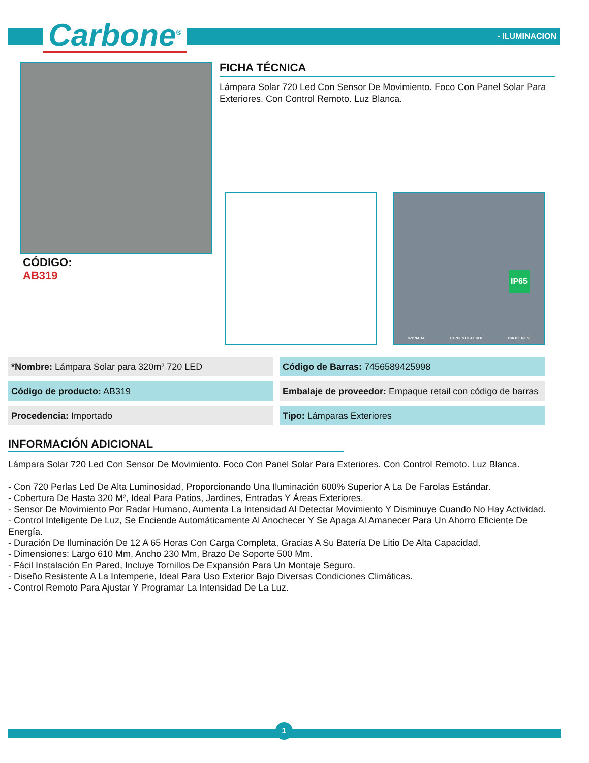Carbone<sup>®</sup> - ILUMINACION
FICHA TÉCNICA
Lámpara Solar 720 Led Con Sensor De Movimiento. Foco Con Panel Solar Para Exteriores. Con Control Remoto. Luz Blanca.
TRONADA EXPUESTO AL SOL DIA DE NIEVE
IP65
CÓDIGO:
AB319
| *Nombre: Lámpara Solar para 320m² 720 LED | Código de Barras: 7456589425998 |
| Código de producto: AB319 | Embalaje de proveedor: Empaque retail con código de barras |
| Procedencia: Importado | Tipo: Lámparas Exteriores |
INFORMACIÓN ADICIONAL
Lámpara Solar 720 Led Con Sensor De Movimiento. Foco Con Panel Solar Para Exteriores. Con Control Remoto. Luz Blanca.
- Con 720 Perlas Led De Alta Luminosidad, Proporcionando Una Iluminación 600% Superior A La De Farolas Estándar.
- Cobertura De Hasta 320 M², Ideal Para Patios, Jardines, Entradas Y Áreas Exteriores.
- Sensor De Movimiento Por Radar Humano, Aumenta La Intensidad Al Detectar Movimiento Y Disminuye Cuando No Hay Actividad.
- Control Inteligente De Luz, Se Enciende Automáticamente Al Anochecer Y Se Apaga Al Amanecer Para Un Ahorro Eficiente De Energía.
- Duración De Iluminación De 12 A 65 Horas Con Carga Completa, Gracias A Su Batería De Litio De Alta Capacidad.
- Dimensiones: Largo 610 Mm, Ancho 230 Mm, Brazo De Soporte 500 Mm.
- Fácil Instalación En Pared, Incluye Tornillos De Expansión Para Un Montaje Seguro.
- Diseño Resistente A La Intemperie, Ideal Para Uso Exterior Bajo Diversas Condiciones Climáticas.
- Control Remoto Para Ajustar Y Programar La Intensidad De La Luz.
1